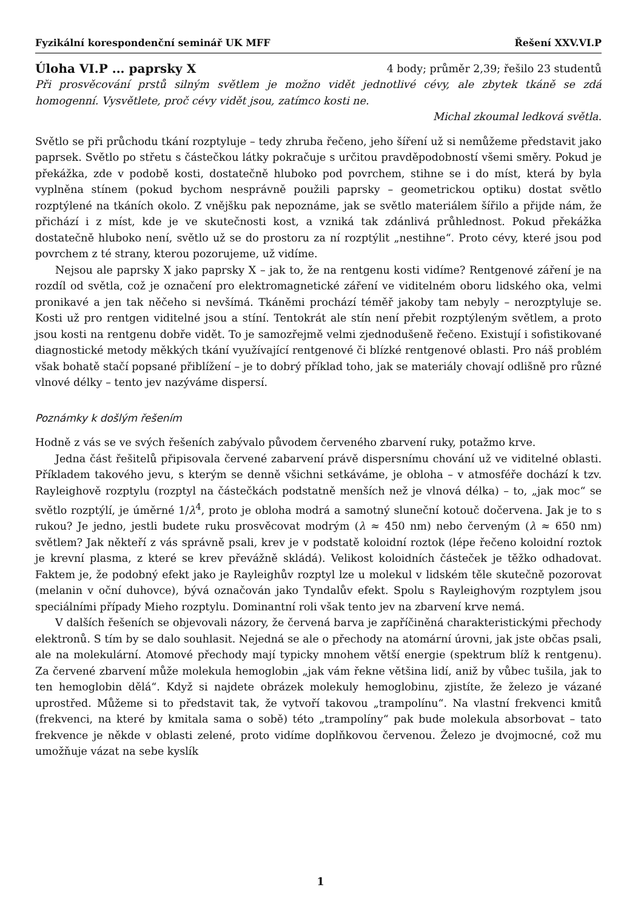Fyzikální korespondenční seminář UK MFF Řešení XXV.VI.P
Úloha VI.P ... paprsky X 4 body; průměr 2,39; řešilo 23 studentů
Při prosvěcování prstů silným světlem je možno vidět jednotlivé cévy, ale zbytek tkáně se zdá homogenní. Vysvětlete, proč cévy vidět jsou, zatímco kosti ne.
Michal zkoumal ledková světla.
Světlo se při průchodu tkání rozptyluje – tedy zhruba řečeno, jeho šíření už si nemůžeme představit jako paprsek. Světlo po střetu s částečkou látky pokračuje s určitou pravděpodobností všemi směry. Pokud je překážka, zde v podobě kosti, dostatečně hluboko pod povrchem, stihne se i do míst, která by byla vyplněna stínem (pokud bychom nesprávně použili paprsky – geometrickou optiku) dostat světlo rozptýlené na tkáních okolo. Z vnějšku pak nepoznáme, jak se světlo materiálem šířilo a přijde nám, že přichází i z míst, kde je ve skutečnosti kost, a vzniká tak zdánlivá průhlednost. Pokud překážka dostatečně hluboko není, světlo už se do prostoru za ní rozptýlit „nestihne“. Proto cévy, které jsou pod povrchem z té strany, kterou pozorujeme, už vidíme.
Nejsou ale paprsky X jako paprsky X – jak to, že na rentgenu kosti vidíme? Rentgenové záření je na rozdíl od světla, což je označení pro elektromagnetické záření ve viditelném oboru lidského oka, velmi pronikavé a jen tak něčeho si nevšímá. Tkáněmi prochází téměř jakoby tam nebyly – nerozptyluje se. Kosti už pro rentgen viditelné jsou a stíní. Tentokrát ale stín není přebit rozptýleným světlem, a proto jsou kosti na rentgenu dobře vidět. To je samozřejmě velmi zjednodušeně řečeno. Existují i sofistikované diagnostické metody měkkých tkání využívající rentgenové či blízké rentgenové oblasti. Pro náš problém však bohatě stačí popsané přiblížení – je to dobrý příklad toho, jak se materiály chovají odlišně pro různé vlnové délky – tento jev nazýváme dispersí.
Poznámky k došlým řešením
Hodně z vás se ve svých řešeních zabývalo původem červeného zbarvení ruky, potažmo krve.
Jedna část řešitelů připisovala červené zabarvení právě dispersnímu chování už ve viditelné oblasti. Příkladem takového jevu, s kterým se denně všichni setkáváme, je obloha – v atmosféře dochází k tzv. Rayleighově rozptylu (rozptyl na částečkách podstatně menších než je vlnová délka) – to, „jak moc“ se světlo rozptýlí, je úměrné 1/λ<sup>4</sup>, proto je obloha modrá a samotný sluneční kotouč dočervena. Jak je to s rukou? Je jedno, jestli budete ruku prosvěcovat modrým (λ ≈ 450 nm) nebo červeným (λ ≈ 650 nm) světlem? Jak někteří z vás správně psali, krev je v podstatě koloidní roztok (lépe řečeno koloidní roztok je krevní plasma, z které se krev převážně skládá). Velikost koloidních částeček je těžko odhadovat. Faktem je, že podobný efekt jako je Rayleighův rozptyl lze u molekul v lidském těle skutečně pozorovat (melanin v oční duhovce), bývá označován jako Tyndalův efekt. Spolu s Rayleighovým rozptylem jsou speciálními případy Mieho rozptylu. Dominantní roli však tento jev na zbarvení krve nemá.
V dalších řešeních se objevovali názory, že červená barva je zapříčiněná charakteristickými přechody elektronů. S tím by se dalo souhlasit. Nejedná se ale o přechody na atomární úrovni, jak jste občas psali, ale na molekulární. Atomové přechody mají typicky mnohem větší energie (spektrum blíž k rentgenu). Za červené zbarvení může molekula hemoglobin „jak vám řekne většina lidí, aniž by vůbec tušila, jak to ten hemoglobin dělá“. Když si najdete obrázek molekuly hemoglobinu, zjistíte, že železo je vázané uprostřed. Můžeme si to představit tak, že vytvoří takovou „trampolínu“. Na vlastní frekvenci kmitů (frekvenci, na které by kmitala sama o sobě) této „trampolíny“ pak bude molekula absorbovat – tato frekvence je někde v oblasti zelené, proto vidíme doplňkovou červenou. Železo je dvojmocné, což mu umožňuje vázat na sebe kyslík
1